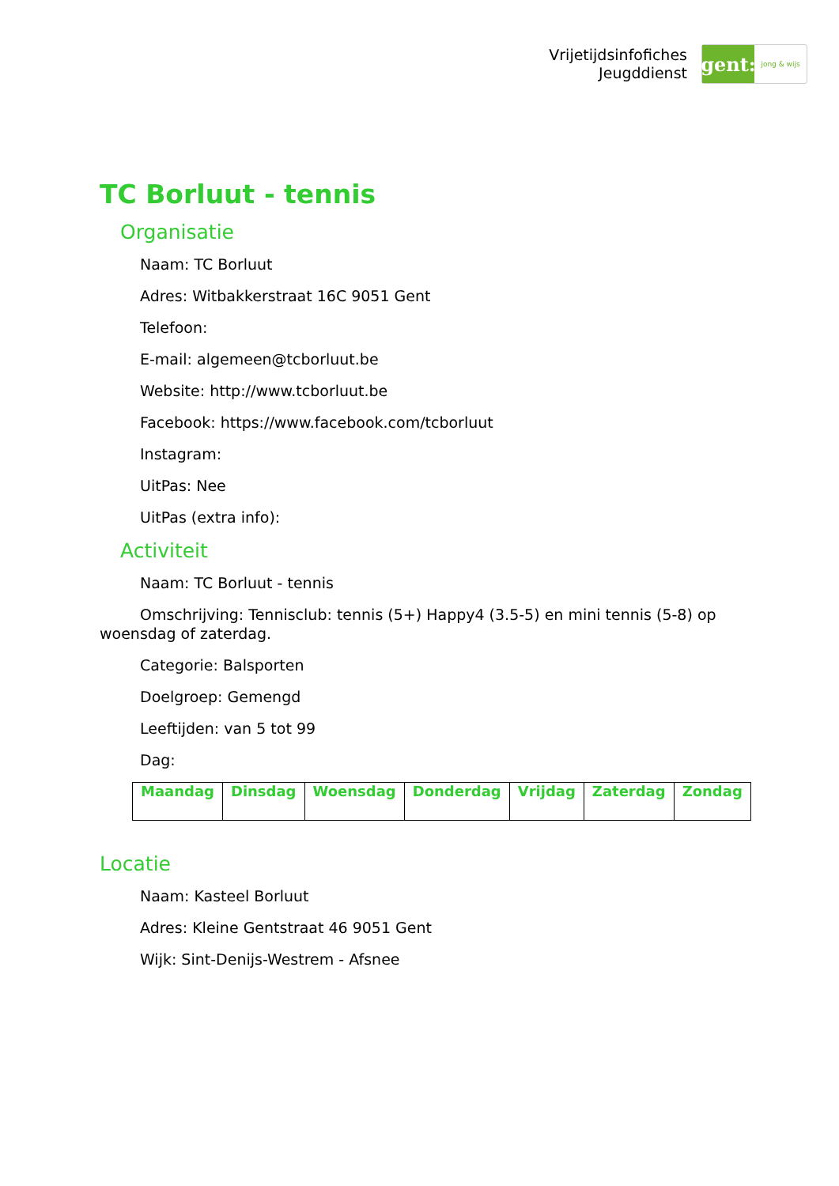Vrijetijdsinfofiches
Jeugddienst
gent:
jong & wijs
TC Borluut - tennis
Organisatie
Naam: TC Borluut
Adres: Witbakkerstraat 16C 9051 Gent
Telefoon:
E-mail: algemeen@tcborluut.be
Website: http://www.tcborluut.be
Facebook: https://www.facebook.com/tcborluut
Instagram:
UitPas: Nee
UitPas (extra info):
Activiteit
Naam: TC Borluut - tennis
Omschrijving: Tennisclub: tennis (5+) Happy4 (3.5-5) en mini tennis (5-8) op woensdag of zaterdag.
Categorie: Balsporten
Doelgroep: Gemengd
Leeftijden: van 5 tot 99
Dag:
| Maandag | Dinsdag | Woensdag | Donderdag | Vrijdag | Zaterdag | Zondag |
| --- | --- | --- | --- | --- | --- | --- |
Locatie
Naam: Kasteel Borluut
Adres: Kleine Gentstraat 46 9051 Gent
Wijk: Sint-Denijs-Westrem - Afsnee